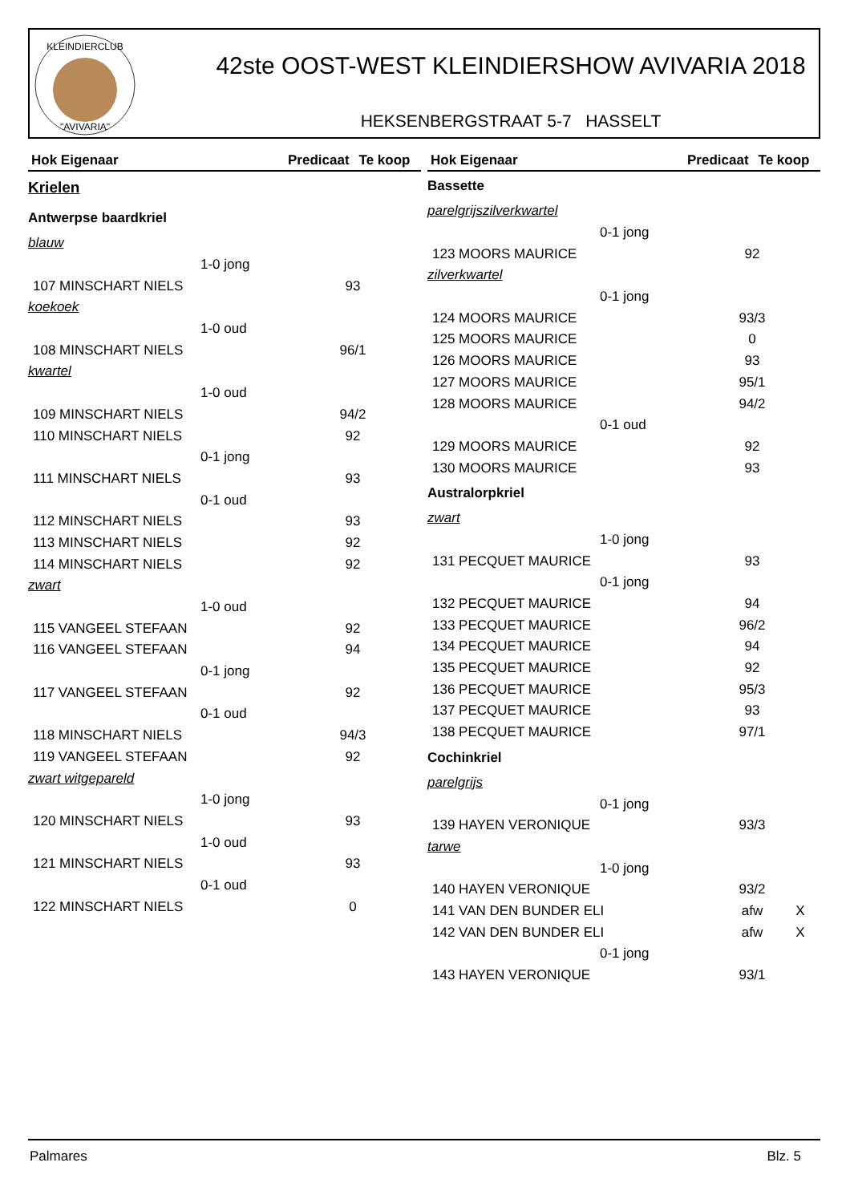KLEINDIERCLUB
"AVIVARIA"
42ste OOST-WEST KLEINDIERSHOW AVIVARIA 2018
HEKSENBERGSTRAAT 5-7 HASSELT
Hok Eigenaar Predicaat Te koop
| Krielen | | |
| Antwerpse baardkriel | | |
| blauw | | |
| 1-0 jong | | |
| 107 MINSCHART NIELS | 93 | |
| koekoek | | |
| 1-0 oud | | |
| 108 MINSCHART NIELS | 96/1 | |
| kwartel | | |
| 1-0 oud | | |
| 109 MINSCHART NIELS | 94/2 | |
| 110 MINSCHART NIELS | 92 | |
| 0-1 jong | | |
| 111 MINSCHART NIELS | 93 | |
| 0-1 oud | | |
| 112 MINSCHART NIELS | 93 | |
| 113 MINSCHART NIELS | 92 | |
| 114 MINSCHART NIELS | 92 | |
| zwart | | |
| 1-0 oud | | |
| 115 VANGEEL STEFAAN | 92 | |
| 116 VANGEEL STEFAAN | 94 | |
| 0-1 jong | | |
| 117 VANGEEL STEFAAN | 92 | |
| 0-1 oud | | |
| 118 MINSCHART NIELS | 94/3 | |
| 119 VANGEEL STEFAAN | 92 | |
| zwart witgepareld | | |
| 1-0 jong | | |
| 120 MINSCHART NIELS | 93 | |
| 1-0 oud | | |
| 121 MINSCHART NIELS | 93 | |
| 0-1 oud | | |
| 122 MINSCHART NIELS | 0 | |
Hok Eigenaar Predicaat Te koop
| Bassette | | |
| parelgrijszilverkwartel | | |
| 0-1 jong | | |
| 123 MOORS MAURICE | 92 | |
| zilverkwartel | | |
| 0-1 jong | | |
| 124 MOORS MAURICE | 93/3 | |
| 125 MOORS MAURICE | 0 | |
| 126 MOORS MAURICE | 93 | |
| 127 MOORS MAURICE | 95/1 | |
| 128 MOORS MAURICE | 94/2 | |
| 0-1 oud | | |
| 129 MOORS MAURICE | 92 | |
| 130 MOORS MAURICE | 93 | |
| Australorpkriel | | |
| zwart | | |
| 1-0 jong | | |
| 131 PECQUET MAURICE | 93 | |
| 0-1 jong | | |
| 132 PECQUET MAURICE | 94 | |
| 133 PECQUET MAURICE | 96/2 | |
| 134 PECQUET MAURICE | 94 | |
| 135 PECQUET MAURICE | 92 | |
| 136 PECQUET MAURICE | 95/3 | |
| 137 PECQUET MAURICE | 93 | |
| 138 PECQUET MAURICE | 97/1 | |
| Cochinkriel | | |
| parelgrijs | | |
| 0-1 jong | | |
| 139 HAYEN VERONIQUE | 93/3 | |
| tarwe | | |
| 1-0 jong | | |
| 140 HAYEN VERONIQUE | 93/2 | |
| 141 VAN DEN BUNDER ELI | afw | X |
| 142 VAN DEN BUNDER ELI | afw | X |
| 0-1 jong | | |
| 143 HAYEN VERONIQUE | 93/1 | |
Palmares Blz. 5